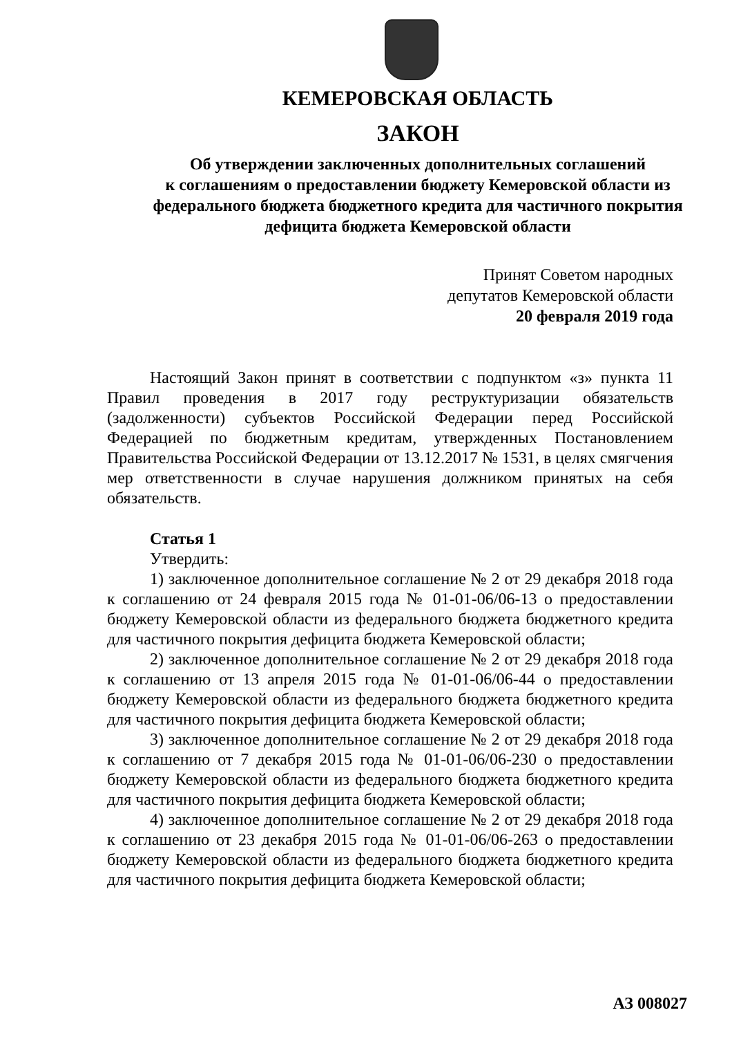КЕМЕРОВСКАЯ ОБЛАСТЬ
ЗАКОН
Об утверждении заключенных дополнительных соглашений
к соглашениям о предоставлении бюджету Кемеровской области из
федерального бюджета бюджетного кредита для частичного покрытия
дефицита бюджета Кемеровской области
Принят Советом народных
депутатов Кемеровской области
20 февраля 2019 года
Настоящий Закон принят в соответствии с подпунктом «з» пункта 11 Правил проведения в 2017 году реструктуризации обязательств (задолженности) субъектов Российской Федерации перед Российской Федерацией по бюджетным кредитам, утвержденных Постановлением Правительства Российской Федерации от 13.12.2017 № 1531, в целях смягчения мер ответственности в случае нарушения должником принятых на себя обязательств.
Статья 1
Утвердить:
1) заключенное дополнительное соглашение № 2 от 29 декабря 2018 года к соглашению от 24 февраля 2015 года № 01-01-06/06-13 о предоставлении бюджету Кемеровской области из федерального бюджета бюджетного кредита для частичного покрытия дефицита бюджета Кемеровской области;
2) заключенное дополнительное соглашение № 2 от 29 декабря 2018 года к соглашению от 13 апреля 2015 года № 01-01-06/06-44 о предоставлении бюджету Кемеровской области из федерального бюджета бюджетного кредита для частичного покрытия дефицита бюджета Кемеровской области;
3) заключенное дополнительное соглашение № 2 от 29 декабря 2018 года к соглашению от 7 декабря 2015 года № 01-01-06/06-230 о предоставлении бюджету Кемеровской области из федерального бюджета бюджетного кредита для частичного покрытия дефицита бюджета Кемеровской области;
4) заключенное дополнительное соглашение № 2 от 29 декабря 2018 года к соглашению от 23 декабря 2015 года № 01-01-06/06-263 о предоставлении бюджету Кемеровской области из федерального бюджета бюджетного кредита для частичного покрытия дефицита бюджета Кемеровской области;
АЗ 008027